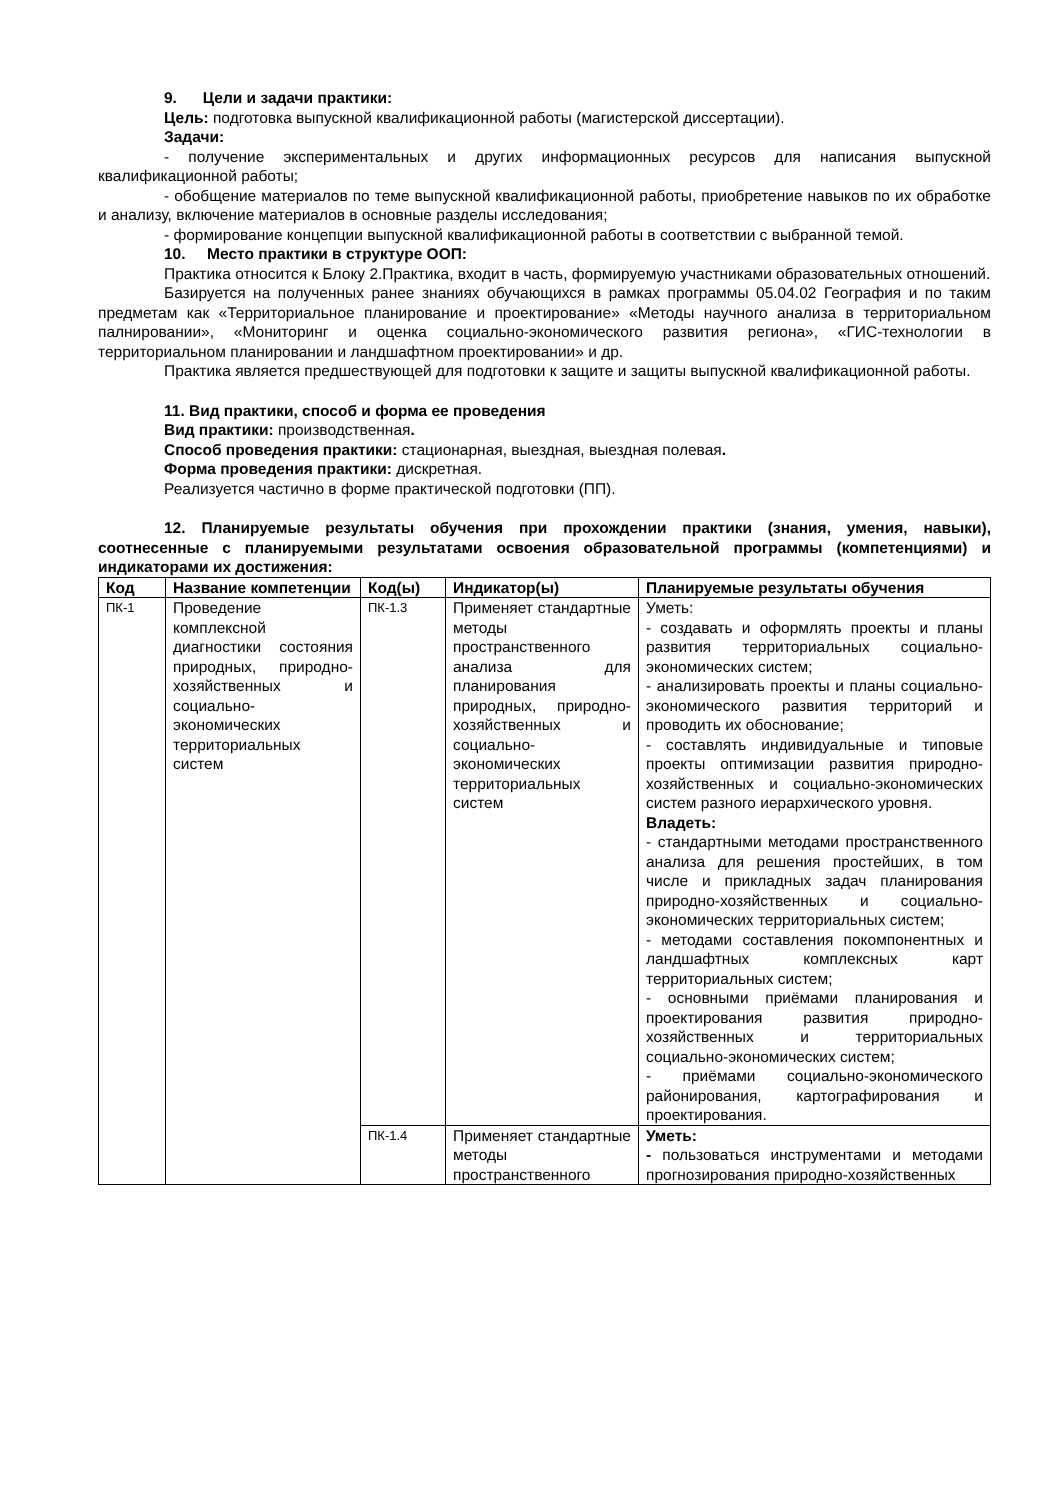9. Цели и задачи практики:
Цель: подготовка выпускной квалификационной работы (магистерской диссертации).
Задачи:
- получение экспериментальных и других информационных ресурсов для написания выпускной квалификационной работы;
- обобщение материалов по теме выпускной квалификационной работы, приобретение навыков по их обработке и анализу, включение материалов в основные разделы исследования;
- формирование концепции выпускной квалификационной работы в соответствии с выбранной темой.
10. Место практики в структуре ООП:
Практика относится к Блоку 2.Практика, входит в часть, формируемую участниками образовательных отношений.
Базируется на полученных ранее знаниях обучающихся в рамках программы 05.04.02 География и по таким предметам как «Территориальное планирование и проектирование» «Методы научного анализа в территориальном палнировании», «Мониторинг и оценка социально-экономического развития региона», «ГИС-технологии в территориальном планировании и ландшафтном проектировании» и др.
Практика является предшествующей для подготовки к защите и защиты выпускной квалификационной работы.
11. Вид практики, способ и форма ее проведения
Вид практики: производственная.
Способ проведения практики: стационарная, выездная, выездная полевая.
Форма проведения практики: дискретная.
Реализуется частично в форме практической подготовки (ПП).
12. Планируемые результаты обучения при прохождении практики (знания, умения, навыки), соотнесенные с планируемыми результатами освоения образовательной программы (компетенциями) и индикаторами их достижения:
| Код | Название компетенции | Код(ы) | Индикатор(ы) | Планируемые результаты обучения |
| --- | --- | --- | --- | --- |
| ПК-1 | Проведение комплексной диагностики состояния природных, природно-хозяйственных и социально-экономических территориальных систем | ПК-1.3 | Применяет стандартные методы пространственного анализа для планирования природных, природно-хозяйственных и социально-экономических территориальных систем | Уметь: - создавать и оформлять проекты и планы развития территориальных социально-экономических систем; - анализировать проекты и планы социально-экономического развития территорий и проводить их обоснование; - составлять индивидуальные и типовые проекты оптимизации развития природно-хозяйственных и социально-экономических систем разного иерархического уровня. Владеть: - стандартными методами пространственного анализа для решения простейших, в том числе и прикладных задач планирования природно-хозяйственных и социально-экономических территориальных систем; - методами составления покомпонентных и ландшафтных комплексных карт территориальных систем; - основными приёмами планирования и проектирования развития природно-хозяйственных и территориальных социально-экономических систем; - приёмами социально-экономического районирования, картографирования и проектирования. |
| | | ПК-1.4 | Применяет стандартные методы пространственного | Уметь: - пользоваться инструментами и методами прогнозирования природно-хозяйственных |